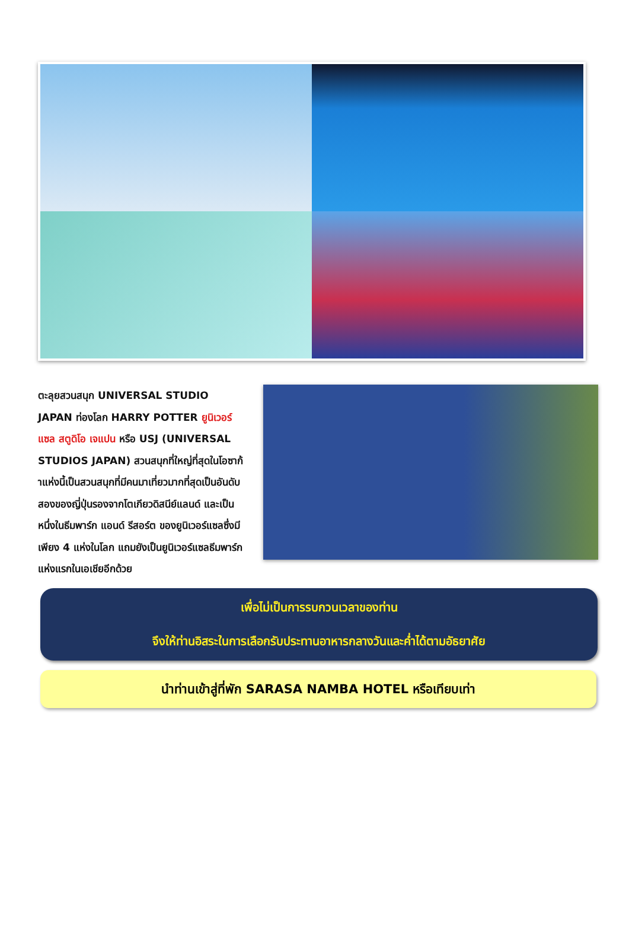ตะลุยสวนสนุก UNIVERSAL STUDIO JAPAN ท่องโลก HARRY POTTER ยูนิเวอร์แซล สตูดิโอ เจแปน หรือ USJ (UNIVERSAL STUDIOS JAPAN) สวนสนุกที่ใหญ่ที่สุดในโอซาก้าแห่งนี้เป็นสวนสนุกที่มีคนมาเที่ยวมากที่สุดเป็นอันดับสองของญี่ปุ่นรองจากโตเกียวดิสนีย์แลนด์ และเป็นหนึ่งในธีมพาร์ก แอนด์ รีสอร์ต ของยูนิเวอร์แซลซึ่งมีเพียง 4 แห่งในโลก แถมยังเป็นยูนิเวอร์แซลธีมพาร์กแห่งแรกในเอเชียอีกด้วย
เพื่อไม่เป็นการรบกวนเวลาของท่าน
จึงให้ท่านอิสระในการเลือกรับประทานอาหารกลางวันและค่ำได้ตามอัธยาศัย
นำท่านเข้าสู่ที่พัก SARASA NAMBA HOTEL หรือเทียบเท่า